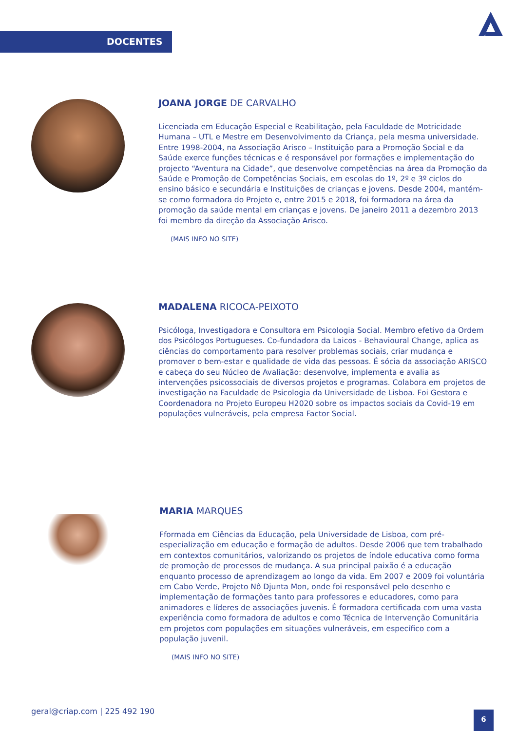DOCENTES
JOANA JORGE DE CARVALHO
Licenciada em Educação Especial e Reabilitação, pela Faculdade de Motricidade Humana – UTL e Mestre em Desenvolvimento da Criança, pela mesma universidade. Entre 1998-2004, na Associação Arisco – Instituição para a Promoção Social e da Saúde exerce funções técnicas e é responsável por formações e implementação do projecto “Aventura na Cidade”, que desenvolve competências na área da Promoção da Saúde e Promoção de Competências Sociais, em escolas do 1º, 2º e 3º ciclos do ensino básico e secundária e Instituições de crianças e jovens. Desde 2004, mantém-se como formadora do Projeto e, entre 2015 e 2018, foi formadora na área da promoção da saúde mental em crianças e jovens. De janeiro 2011 a dezembro 2013 foi membro da direção da Associação Arisco.
(MAIS INFO NO SITE)
MADALENA RICOCA-PEIXOTO
Psicóloga, Investigadora e Consultora em Psicologia Social. Membro efetivo da Ordem dos Psicólogos Portugueses. Co-fundadora da Laicos - Behavioural Change, aplica as ciências do comportamento para resolver problemas sociais, criar mudança e promover o bem-estar e qualidade de vida das pessoas. É sócia da associação ARISCO e cabeça do seu Núcleo de Avaliação: desenvolve, implementa e avalia as intervenções psicossociais de diversos projetos e programas. Colabora em projetos de investigação na Faculdade de Psicologia da Universidade de Lisboa. Foi Gestora e Coordenadora no Projeto Europeu H2020 sobre os impactos sociais da Covid-19 em populações vulneráveis, pela empresa Factor Social.
MARIA MARQUES
Fformada em Ciências da Educação, pela Universidade de Lisboa, com pré-especialização em educação e formação de adultos. Desde 2006 que tem trabalhado em contextos comunitários, valorizando os projetos de índole educativa como forma de promoção de processos de mudança. A sua principal paixão é a educação enquanto processo de aprendizagem ao longo da vida. Em 2007 e 2009 foi voluntária em Cabo Verde, Projeto Nô Djunta Mon, onde foi responsável pelo desenho e implementação de formações tanto para professores e educadores, como para animadores e líderes de associações juvenis. É formadora certificada com uma vasta experiência como formadora de adultos e como Técnica de Intervenção Comunitária em projetos com populações em situações vulneráveis, em específico com a população juvenil.
(MAIS INFO NO SITE)
geral@criap.com | 225 492 190 6